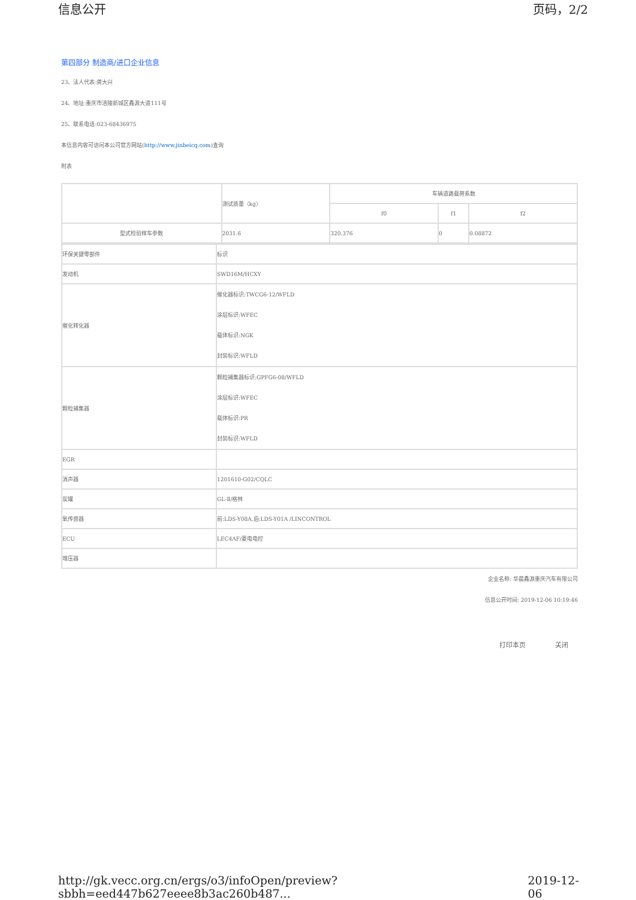信息公开 页码，2/2
第四部分 制造商/进口企业信息
23、法人代表:龚大兴
24、地址:重庆市涪陵新城区鑫源大道111号
25、联系电话:023-68436975
本信息内容可访问本公司官方网站(http://www.jinbeicq.com)查询
附表
| | 测试质量（kg） | 车辆道路载荷系数 | | |
| | | f0 | f1 | f2 |
| 型式检验样车参数 | 2031.6 | 320.376 | 0 | 0.08872 |
| 环保关键零部件 | 标识 |
| 发动机 | SWD16M/HCXY |
| 催化转化器 | 催化器标识:TWCG6-12/WFLD 涂层标识:WFEC 载体标识:NGK 封装标识:WFLD |
| 颗粒捕集器 | 颗粒捕集器标识:GPFG6-08/WFLD 涂层标识:WFEC 载体标识:PR 封装标识:WFLD |
| EGR | |
| 消声器 | 1201610-G02/CQLC |
| 炭罐 | GL-Ⅱ/格林 |
| 氧传感器 | 前:LDS-Y08A,后:LDS-Y01A /LINCONTROL |
| ECU | LEC4AF/菱电电控 |
| 增压器 | |
企业名称: 华晨鑫源重庆汽车有限公司
信息公开时间: 2019-12-06 10:19:46
打印本页 关闭
http://gk.vecc.org.cn/ergs/o3/infoOpen/preview?sbbh=eed447b627eeee8b3ac260b487... 2019-12-06